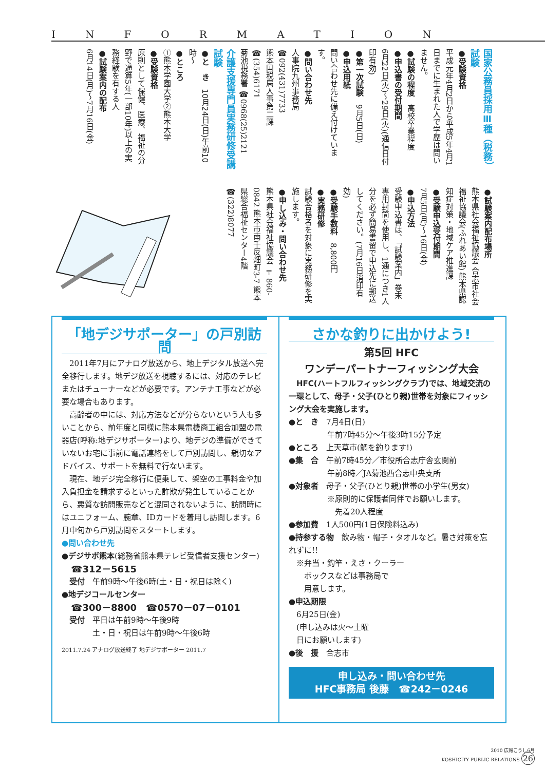INFORMATION
国家公務員採用Ⅲ種（税務）試験
●受験資格
平成元年4月2日から平成5年4月1日までに生まれた人で学歴は問いません。
●試験の程度　高校卒業程度
●申込書の受付期間
6月22日(火)～29日(火)(通信日付印有効)
●第一次試験　9月5日(日)
●申込用紙
問い合わせ先に備え付けています。
●問い合わせ先
人事院九州事務局 ☎092(431)7733
熊本国税局人事第二課 ☎(354)6171
菊池税務署 ☎0968(25)2121
介護支援専門員実務研修受講試験
●と　き　10月24日(日)午前10時～
●ところ
①熊本学園大学②熊本大学
●受験資格
原則として保健、医療、福祉の分野で通算5年(一部10年)以上の実務経験を有する人
●試験案内の配布
6月14日(月)～7月16日(金)
●試験案内配布場所
熊本県社会福祉協議会 合志市社会福祉協議会(ふれあい館) 熊本県認知症対策・地域ケア推進課
●受験申込受付期間
7月5日(月)～16日(金)
●申込方法
受験申込書は、「試験案内」巻末専用封筒を使用し、1通につき1人分を必ず簡易書留で申込先に郵送してください。(7月16日消印有効)
●受験手数料　8,800円
●実務研修
試験合格者を対象に実務研修を実施します。
●申し込み・問い合わせ先
熊本県社会福祉協議会 〒860-0842 熊本市南千反畑町3-7 熊本県総合福祉センター4階 ☎(322)8077
「地デジサポーター」の戸別訪問
　2011年7月にアナログ放送から、地上デジタル放送へ完全移行します。地デジ放送を視聴するには、対応のテレビまたはチューナーなどが必要です。アンテナ工事などが必要な場合もあります。
　高齢者の中には、対応方法などが分らないという人も多いことから、前年度と同様に熊本県電機商工組合加盟の電器店(呼称:地デジサポーター)より、地デジの準備ができていないお宅に事前に電話連絡をして戸別訪問し、親切なアドバイス、サポートを無料で行ないます。
　現在、地デジ完全移行に便乗して、架空の工事料金や加入負担金を請求するといった詐欺が発生していることから、悪質な訪問販売などと混同されないように、訪問時にはユニフォーム、腕章、IDカードを着用し訪問します。6月中旬から戸別訪問をスタートします。
●問い合わせ先
●デジサポ熊本(総務省熊本県テレビ受信者支援センター)
　☎312－5615
　受付　午前9時～午後6時(土・日・祝日は除く)
●地デジコールセンター
　☎300－8800　☎0570－07－0101
　受付　平日は午前9時～午後9時
　　　　土・日・祝日は午前9時～午後6時
2011.7.24 アナログ放送終了 地デジサポーター 2011.7
さかな釣りに出かけよう!
第5回 HFC
ワンデーパートナーフィッシング大会
　HFC(ハートフルフィッシングクラブ)では、地域交流の一環として、母子・父子(ひとり親)世帯を対象にフィッシング大会を実施します。
●と　き　7月4日(日)
　　　　　午前7時45分～午後3時15分予定
●ところ　上天草市(鯛を釣ります!)
●集　合　午前7時45分／市役所合志庁舎玄関前
　　　　　午前8時／JA菊池西合志中央支所
●対象者　母子・父子(ひとり親)世帯の小学生(男女)
　　　　　※原則的に保護者同伴でお願いします。
　　　　　　先着20人程度
●参加費　1人500円(1日保険料込み)
●持参する物　飲み物・帽子・タオルなど。暑さ対策を忘れずに!!
　※弁当・釣竿・えさ・クーラー
　　ボックスなどは事務局で
　　用意します。
●申込期限
　6月25日(金)
　(申し込みは火～土曜
　日にお願いします)
●後　援　合志市
申し込み・問い合わせ先
HFC事務局 後藤　☎242－0246
2010 広報こうし6月
KOSHICITY PUBLIC RELATIONS 26